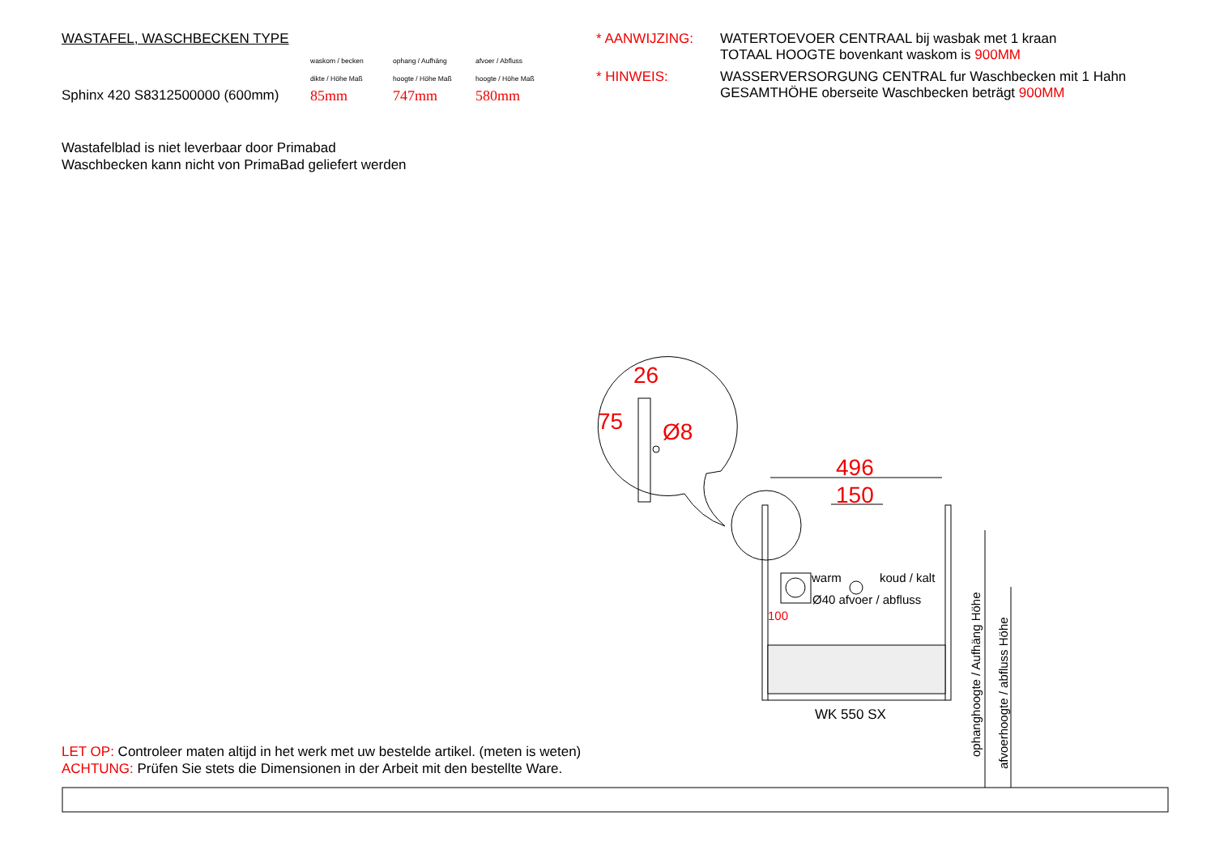WASTAFEL, WASCHBECKEN TYPE
waskom / becken
dikte / Höhe Maß
ophang / Aufhäng
hoogte / Höhe Maß
afvoer / Abfluss
hoogte / Höhe Maß
Sphinx 420 S8312500000 (600mm) 85mm 747mm 580mm
* AANWIJZING: WATERTOEVOER CENTRAAL bij wasbak met 1 kraan
TOTAAL HOOGTE bovenkant waskom is 900MM * HINWEIS: WASSERVERSORGUNG CENTRAL fur Waschbecken mit 1 Hahn
GESAMTHÖHE oberseite Waschbecken beträgt 900MM
Wastafelblad is niet leverbaar door Primabad
Waschbecken kann nicht von PrimaBad geliefert werden
26
75 Ø8
496
150
warm koud / kalt
Ø40 afvoer / abfluss
100
WK 550 SX
ophanghoogte / Aufhäng Höhe
afvoerhoogte / abfluss Höhe
LET OP: Controleer maten altijd in het werk met uw bestelde artikel. (meten is weten)
ACHTUNG: Prüfen Sie stets die Dimensionen in der Arbeit mit den bestellte Ware.